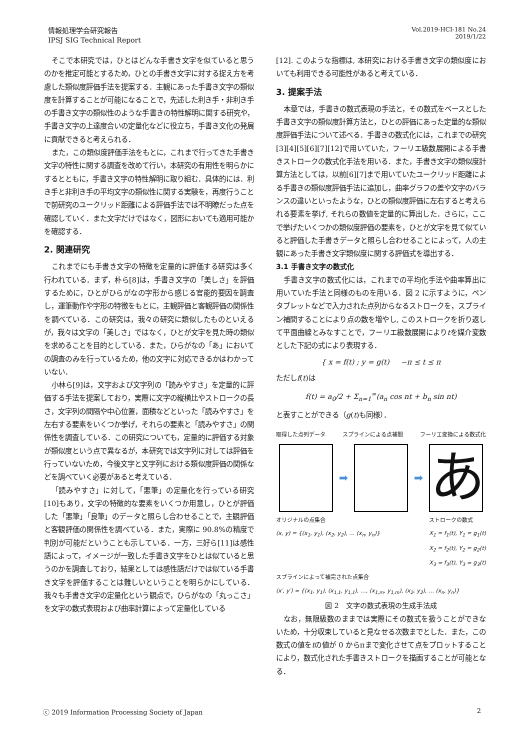情報処理学会研究報告
IPSJ SIG Technical Report
Vol.2019-HCI-181 No.24
2019/1/22
そこで本研究では，ひとはどんな手書き文字を似ていると思うのかを推定可能とするため，ひとの手書き文字に対する捉え方を考慮した類似度評価手法を提案する．主観にあった手書き文字の類似度を計算することが可能になることで，先述した利き手・非利き手の手書き文字の類似性のような手書きの特性解明に関する研究や，手書き文字の上達度合いの定量化などに役立ち，手書き文化の発展に貢献できると考えられる．
また，この類似度評価手法をもとに，これまで行ってきた手書き文字の特性に関する調査を改めて行い，本研究の有用性を明らかにするとともに，手書き文字の特性解明に取り組む．具体的には．利き手と非利き手の平均文字の類似性に関する実験を，再度行うことで前研究のユークリッド距離による評価手法では不明瞭だった点を確認していく．また文字だけではなく，図形においても適用可能かを確認する．
2. 関連研究
これまでにも手書き文字の特徴を定量的に評価する研究は多く行われている．まず，朴ら[8]は，手書き文字の「美しさ」を評価するために，ひとがひらがなの字形から感じる官能的要因を調査し，運筆動作や字形の特徴をもとに，主観評価と客観評価の関係性を調べている．この研究は，我々の研究に類似したものといえるが，我々は文字の「美しさ」ではなく，ひとが文字を見た時の類似を求めることを目的としている．また，ひらがなの「あ」においての調査のみを行っているため，他の文字に対応できるかはわかっていない．
小林ら[9]は，文字および文字列の「読みやすさ」を定量的に評価する手法を提案しており，実際に文字の縦横比やストロークの長さ，文字列の間隔や中心位置，面積などといった「読みやすさ」を左右する要素をいくつか挙げ，それらの要素と「読みやすさ」の関係性を調査している．この研究についても，定量的に評価する対象が類似度という点で異なるが，本研究では文字列に対しては評価を行っていないため，今後文字と文字列における類似度評価の関係などを調べていく必要があると考えている．
「読みやすさ」に対して，「悪筆」の定量化を行っている研究[10]もあり，文字の特徴的な要素をいくつか用意し，ひとが評価した「悪筆」「良筆」のデータと照らし合わせることで，主観評価と客観評価の関係性を調べている．また，実際に 90.8%の精度で判別が可能だということも示している．一方，三好ら[11]は感性語によって，イメージが一致した手書き文字をひとは似ていると思うのかを調査しており，結果としては感性語だけでは似ている手書き文字を評価することは難しいということを明らかにしている．我々も手書き文字の定量化という観点で，ひらがなの「丸っこさ」を文字の数式表現および曲率計算によって定量化している
[12]. このような指標は, 本研究における手書き文字の類似度においても利用できる可能性があると考えている．
3. 提案手法
本章では，手書きの数式表現の手法と，その数式をベースとした手書き文字の類似度計算方法と，ひとの評価にあった定量的な類似度評価手法について述べる．手書きの数式化には，これまでの研究[3][4][5][6][7][12]で用いていた，フーリエ級数展開による手書きストロークの数式化手法を用いる．また，手書き文字の類似度計算方法としては，以前[6][7]まで用いていたユークリッド距離による手書きの類似度評価手法に追加し，曲率グラフの差や文字のバランスの違いといったような，ひとの類似度評価に左右すると考えられる要素を挙げ, それらの数値を定量的に算出した．さらに，ここで挙げたいくつかの類似度評価の要素を，ひとが文字を見て似ていると評価した手書きデータと照らし合わせることによって，人の主観にあった手書き文字類似度に関する評価式を導出する．
3.1 手書き文字の数式化
手書き文字の数式化には，これまでの平均化手法や曲率算出に用いていた手法と同様のものを用いる．図 2 に示すように，ペンタブレットなどで入力された点列からなるストロークを，スプライン補間することにより点の数を増やし, このストロークを折り返して平面曲線とみなすことで，フーリエ級数展開によりtを媒介変数とした下記の式により表現する．
{ x = f(t) ; y = g(t) −π ≤ t ≤ π
ただしf(t)は
f(t) = a<sub>0</sub>/2 + Σ<sub>n=1</sub><sup>∞</sup>(a<sub>n</sub> cos nt + b<sub>n</sub> sin nt)
と表すことができる（g(t)も同様）．
取得した点列データ スプラインによる点補間 フーリエ変換による数式化
➡ ➡
あ
オリジナルの点集合
(x, y) = {(x<sub>1</sub>, y<sub>1</sub>), (x<sub>2</sub>, y<sub>2</sub>), … (x<sub>n</sub>, y<sub>n</sub>)}
ストロークの数式
X<sub>1</sub> = f<sub>1</sub>(t), Y<sub>1</sub> = g<sub>1</sub>(t)
X<sub>2</sub> = f<sub>2</sub>(t), Y<sub>2</sub> = g<sub>2</sub>(t)
X<sub>3</sub> = f<sub>3</sub>(t), Y<sub>3</sub> = g<sub>3</sub>(t)
スプラインによって補完された点集合
(x′, y′) = {(x<sub>1</sub>, y<sub>1</sub>), (x<sub>1,1</sub>, y<sub>1,1</sub>), …, (x<sub>1,m</sub>, y<sub>1,m</sub>), (x<sub>2</sub>, y<sub>2</sub>), … (x<sub>n</sub>, y<sub>n</sub>)}
図 2　文字の数式表現の生成手法成
なお，無限級数のままでは実際にその数式を扱うことができないため，十分収束していると見なせる次数までとした．また，この数式の値をtの値が 0 からπまで変化させて点をプロットすることにより，数式化された手書きストロークを描画することが可能となる．
ⓒ 2019 Information Processing Society of Japan 2